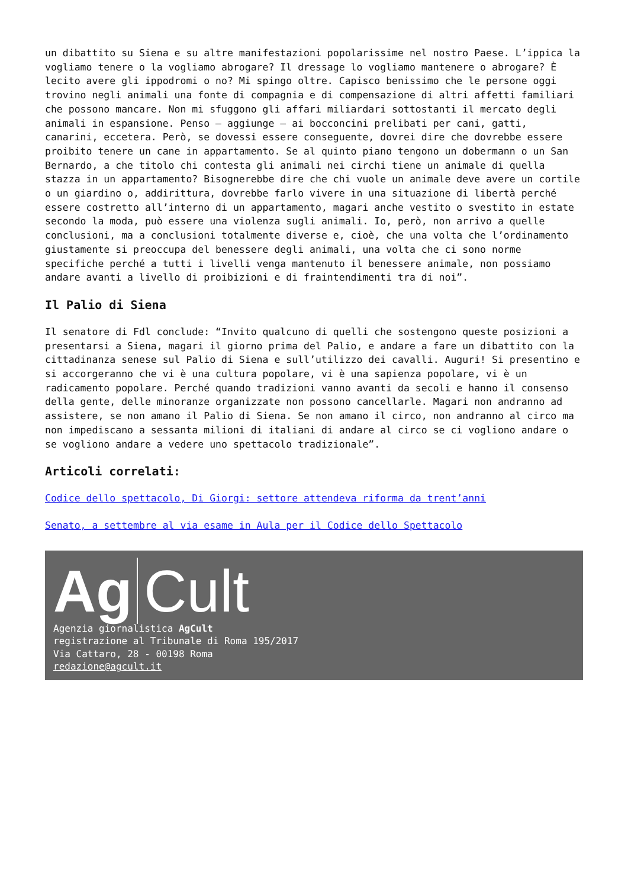un dibattito su Siena e su altre manifestazioni popolarissime nel nostro Paese. L’ippica la vogliamo tenere o la vogliamo abrogare? Il dressage lo vogliamo mantenere o abrogare? È lecito avere gli ippodromi o no? Mi spingo oltre. Capisco benissimo che le persone oggi trovino negli animali una fonte di compagnia e di compensazione di altri affetti familiari che possono mancare. Non mi sfuggono gli affari miliardari sottostanti il mercato degli animali in espansione. Penso – aggiunge – ai bocconcini prelibati per cani, gatti, canarini, eccetera. Però, se dovessi essere conseguente, dovrei dire che dovrebbe essere proibito tenere un cane in appartamento. Se al quinto piano tengono un dobermann o un San Bernardo, a che titolo chi contesta gli animali nei circhi tiene un animale di quella stazza in un appartamento? Bisognerebbe dire che chi vuole un animale deve avere un cortile o un giardino o, addirittura, dovrebbe farlo vivere in una situazione di libertà perché essere costretto all’interno di un appartamento, magari anche vestito o svestito in estate secondo la moda, può essere una violenza sugli animali. Io, però, non arrivo a quelle conclusioni, ma a conclusioni totalmente diverse e, cioè, che una volta che l’ordinamento giustamente si preoccupa del benessere degli animali, una volta che ci sono norme specifiche perché a tutti i livelli venga mantenuto il benessere animale, non possiamo andare avanti a livello di proibizioni e di fraintendimenti tra di noi”.
Il Palio di Siena
Il senatore di Fdl conclude: “Invito qualcuno di quelli che sostengono queste posizioni a presentarsi a Siena, magari il giorno prima del Palio, e andare a fare un dibattito con la cittadinanza senese sul Palio di Siena e sull’utilizzo dei cavalli. Auguri! Si presentino e si accorgeranno che vi è una cultura popolare, vi è una sapienza popolare, vi è un radicamento popolare. Perché quando tradizioni vanno avanti da secoli e hanno il consenso della gente, delle minoranze organizzate non possono cancellarle. Magari non andranno ad assistere, se non amano il Palio di Siena. Se non amano il circo, non andranno al circo ma non impediscano a sessanta milioni di italiani di andare al circo se ci vogliono andare o se vogliono andare a vedere uno spettacolo tradizionale”.
Articoli correlati:
Codice dello spettacolo, Di Giorgi: settore attendeva riforma da trent’anni
Senato, a settembre al via esame in Aula per il Codice dello Spettacolo
Ag Cult
Agenzia giornalistica AgCult
registrazione al Tribunale di Roma 195/2017
Via Cattaro, 28 - 00198 Roma
redazione@agcult.it